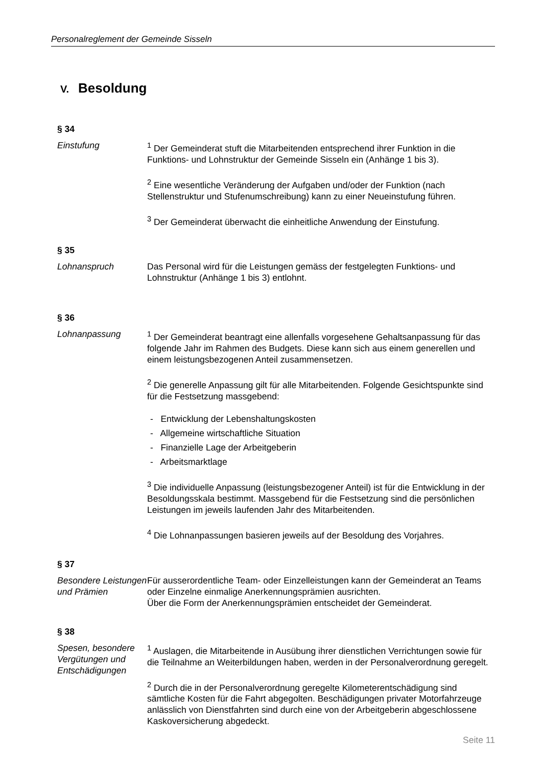Personalreglement der Gemeinde Sisseln
V. Besoldung
§ 34
Einstufung <sup>1</sup> Der Gemeinderat stuft die Mitarbeitenden entsprechend ihrer Funktion in die Funktions- und Lohnstruktur der Gemeinde Sisseln ein (Anhänge 1 bis 3).
<sup>2</sup> Eine wesentliche Veränderung der Aufgaben und/oder der Funktion (nach Stellenstruktur und Stufenumschreibung) kann zu einer Neueinstufung führen.
<sup>3</sup> Der Gemeinderat überwacht die einheitliche Anwendung der Einstufung.
§ 35
Lohnanspruch Das Personal wird für die Leistungen gemäss der festgelegten Funktions- und Lohnstruktur (Anhänge 1 bis 3) entlohnt.
§ 36
Lohnanpassung <sup>1</sup> Der Gemeinderat beantragt eine allenfalls vorgesehene Gehaltsanpassung für das folgende Jahr im Rahmen des Budgets. Diese kann sich aus einem generellen und einem leistungsbezogenen Anteil zusammensetzen.
<sup>2</sup> Die generelle Anpassung gilt für alle Mitarbeitenden. Folgende Gesichtspunkte sind für die Festsetzung massgebend:
- Entwicklung der Lebenshaltungskosten
- Allgemeine wirtschaftliche Situation
- Finanzielle Lage der Arbeitgeberin
- Arbeitsmarktlage
<sup>3</sup> Die individuelle Anpassung (leistungsbezogener Anteil) ist für die Entwicklung in der Besoldungsskala bestimmt. Massgebend für die Festsetzung sind die persönlichen Leistungen im jeweils laufenden Jahr des Mitarbeitenden.
<sup>4</sup> Die Lohnanpassungen basieren jeweils auf der Besoldung des Vorjahres.
§ 37
Besondere Leistungen und Prämien
Für ausserordentliche Team- oder Einzelleistungen kann der Gemeinderat an Teams oder Einzelne einmalige Anerkennungsprämien ausrichten.
Über die Form der Anerkennungsprämien entscheidet der Gemeinderat.
§ 38
Spesen, besondere Vergütungen und Entschädigungen
<sup>1</sup> Auslagen, die Mitarbeitende in Ausübung ihrer dienstlichen Verrichtungen sowie für die Teilnahme an Weiterbildungen haben, werden in der Personalverordnung geregelt.
<sup>2</sup> Durch die in der Personalverordnung geregelte Kilometerentschädigung sind sämtliche Kosten für die Fahrt abgegolten. Beschädigungen privater Motorfahrzeuge anlässlich von Dienstfahrten sind durch eine von der Arbeitgeberin abgeschlossene Kaskoversicherung abgedeckt.
Seite 11